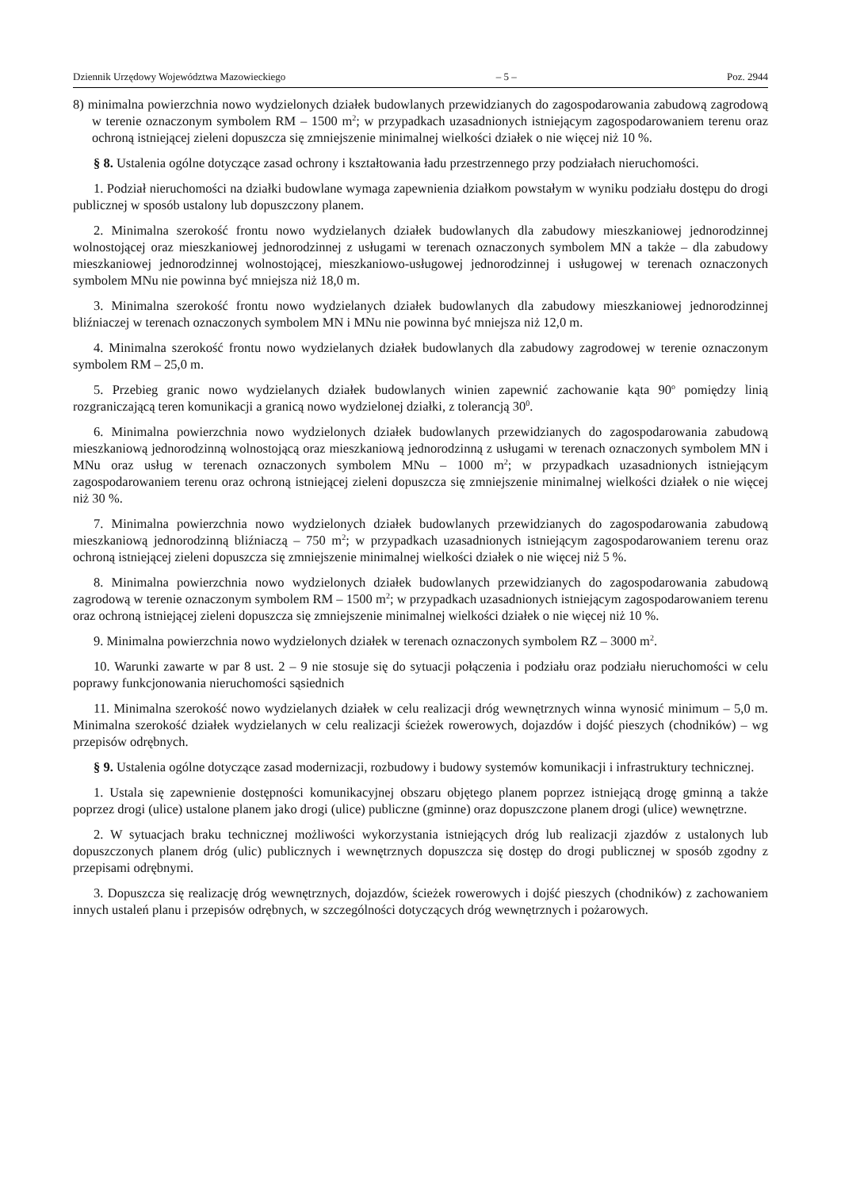Dziennik Urzędowy Województwa Mazowieckiego – 5 – Poz. 2944
8) minimalna powierzchnia nowo wydzielonych działek budowlanych przewidzianych do zagospodarowania zabudową zagrodową w terenie oznaczonym symbolem RM – 1500 m<sup>2</sup>; w przypadkach uzasadnionych istniejącym zagospodarowaniem terenu oraz ochroną istniejącej zieleni dopuszcza się zmniejszenie minimalnej wielkości działek o nie więcej niż 10 %.
§ 8. Ustalenia ogólne dotyczące zasad ochrony i kształtowania ładu przestrzennego przy podziałach nieruchomości.
1. Podział nieruchomości na działki budowlane wymaga zapewnienia działkom powstałym w wyniku podziału dostępu do drogi publicznej w sposób ustalony lub dopuszczony planem.
2. Minimalna szerokość frontu nowo wydzielanych działek budowlanych dla zabudowy mieszkaniowej jednorodzinnej wolnostojącej oraz mieszkaniowej jednorodzinnej z usługami w terenach oznaczonych symbolem MN a także – dla zabudowy mieszkaniowej jednorodzinnej wolnostojącej, mieszkaniowo-usługowej jednorodzinnej i usługowej w terenach oznaczonych symbolem MNu nie powinna być mniejsza niż 18,0 m.
3. Minimalna szerokość frontu nowo wydzielanych działek budowlanych dla zabudowy mieszkaniowej jednorodzinnej bliźniaczej w terenach oznaczonych symbolem MN i MNu nie powinna być mniejsza niż 12,0 m.
4. Minimalna szerokość frontu nowo wydzielanych działek budowlanych dla zabudowy zagrodowej w terenie oznaczonym symbolem RM – 25,0 m.
5. Przebieg granic nowo wydzielanych działek budowlanych winien zapewnić zachowanie kąta 90<sup>o</sup> pomiędzy linią rozgraniczającą teren komunikacji a granicą nowo wydzielonej działki, z tolerancją 30<sup>0</sup>.
6. Minimalna powierzchnia nowo wydzielonych działek budowlanych przewidzianych do zagospodarowania zabudową mieszkaniową jednorodzinną wolnostojącą oraz mieszkaniową jednorodzinną z usługami w terenach oznaczonych symbolem MN i MNu oraz usług w terenach oznaczonych symbolem MNu – 1000 m<sup>2</sup>; w przypadkach uzasadnionych istniejącym zagospodarowaniem terenu oraz ochroną istniejącej zieleni dopuszcza się zmniejszenie minimalnej wielkości działek o nie więcej niż 30 %.
7. Minimalna powierzchnia nowo wydzielonych działek budowlanych przewidzianych do zagospodarowania zabudową mieszkaniową jednorodzinną bliźniaczą – 750 m<sup>2</sup>; w przypadkach uzasadnionych istniejącym zagospodarowaniem terenu oraz ochroną istniejącej zieleni dopuszcza się zmniejszenie minimalnej wielkości działek o nie więcej niż 5 %.
8. Minimalna powierzchnia nowo wydzielonych działek budowlanych przewidzianych do zagospodarowania zabudową zagrodową w terenie oznaczonym symbolem RM – 1500 m<sup>2</sup>; w przypadkach uzasadnionych istniejącym zagospodarowaniem terenu oraz ochroną istniejącej zieleni dopuszcza się zmniejszenie minimalnej wielkości działek o nie więcej niż 10 %.
9. Minimalna powierzchnia nowo wydzielonych działek w terenach oznaczonych symbolem RZ – 3000 m<sup>2</sup>.
10. Warunki zawarte w par 8 ust. 2 – 9 nie stosuje się do sytuacji połączenia i podziału oraz podziału nieruchomości w celu poprawy funkcjonowania nieruchomości sąsiednich
11. Minimalna szerokość nowo wydzielanych działek w celu realizacji dróg wewnętrznych winna wynosić minimum – 5,0 m. Minimalna szerokość działek wydzielanych w celu realizacji ścieżek rowerowych, dojazdów i dojść pieszych (chodników) – wg przepisów odrębnych.
§ 9. Ustalenia ogólne dotyczące zasad modernizacji, rozbudowy i budowy systemów komunikacji i infrastruktury technicznej.
1. Ustala się zapewnienie dostępności komunikacyjnej obszaru objętego planem poprzez istniejącą drogę gminną a także poprzez drogi (ulice) ustalone planem jako drogi (ulice) publiczne (gminne) oraz dopuszczone planem drogi (ulice) wewnętrzne.
2. W sytuacjach braku technicznej możliwości wykorzystania istniejących dróg lub realizacji zjazdów z ustalonych lub dopuszczonych planem dróg (ulic) publicznych i wewnętrznych dopuszcza się dostęp do drogi publicznej w sposób zgodny z przepisami odrębnymi.
3. Dopuszcza się realizację dróg wewnętrznych, dojazdów, ścieżek rowerowych i dojść pieszych (chodników) z zachowaniem innych ustaleń planu i przepisów odrębnych, w szczególności dotyczących dróg wewnętrznych i pożarowych.